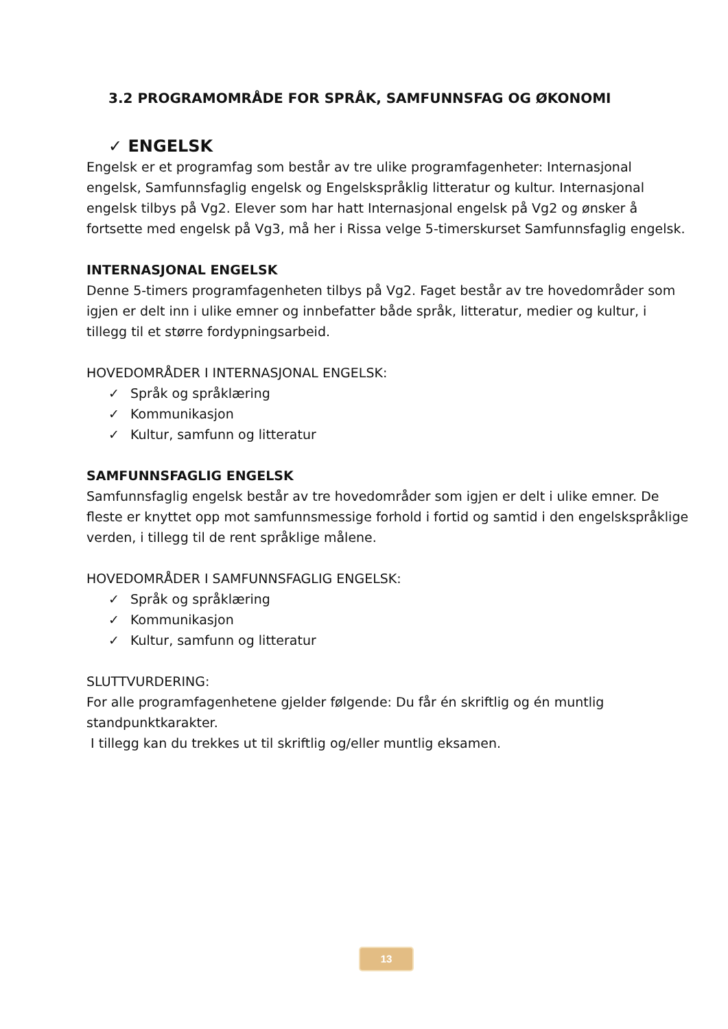3.2 PROGRAMOMRÅDE FOR SPRÅK, SAMFUNNSFAG OG ØKONOMI
✓ ENGELSK
Engelsk er et programfag som består av tre ulike programfagenheter: Internasjonal engelsk, Samfunnsfaglig engelsk og Engelskspråklig litteratur og kultur. Internasjonal engelsk tilbys på Vg2. Elever som har hatt Internasjonal engelsk på Vg2 og ønsker å fortsette med engelsk på Vg3, må her i Rissa velge 5-timerskurset Samfunnsfaglig engelsk.
INTERNASJONAL ENGELSK
Denne 5-timers programfagenheten tilbys på Vg2. Faget består av tre hovedområder som igjen er delt inn i ulike emner og innbefatter både språk, litteratur, medier og kultur, i tillegg til et større fordypningsarbeid.
HOVEDOMRÅDER I INTERNASJONAL ENGELSK:
✓ Språk og språklæring
✓ Kommunikasjon
✓ Kultur, samfunn og litteratur
SAMFUNNSFAGLIG ENGELSK
Samfunnsfaglig engelsk består av tre hovedområder som igjen er delt i ulike emner. De fleste er knyttet opp mot samfunnsmessige forhold i fortid og samtid i den engelskspråklige verden, i tillegg til de rent språklige målene.
HOVEDOMRÅDER I SAMFUNNSFAGLIG ENGELSK:
✓ Språk og språklæring
✓ Kommunikasjon
✓ Kultur, samfunn og litteratur
SLUTTVURDERING:
For alle programfagenhetene gjelder følgende: Du får én skriftlig og én muntlig standpunktkarakter.
I tillegg kan du trekkes ut til skriftlig og/eller muntlig eksamen.
13